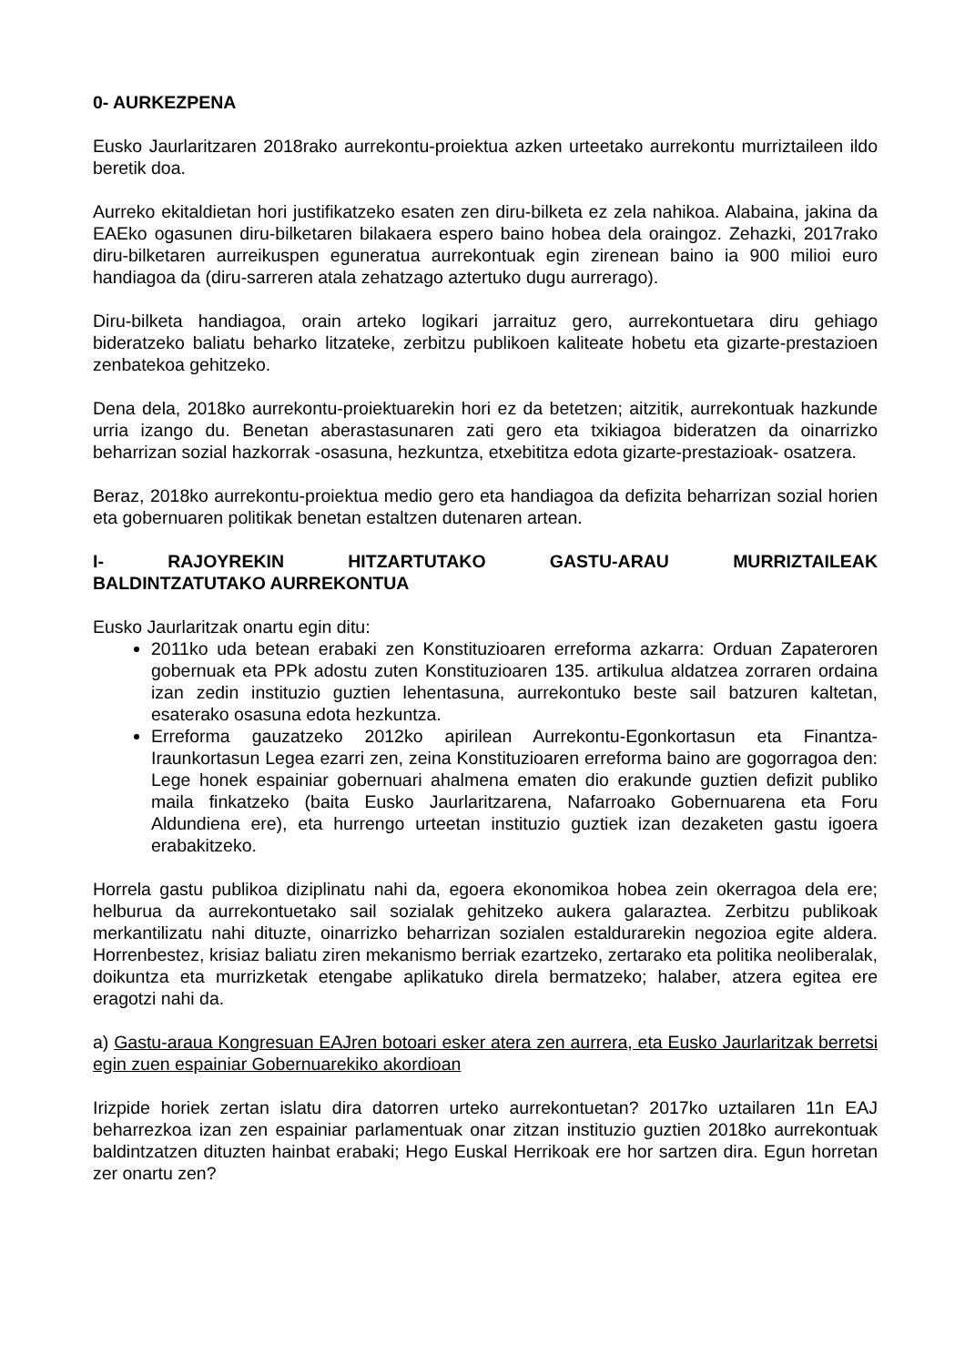0- AURKEZPENA
Eusko Jaurlaritzaren 2018rako aurrekontu-proiektua azken urteetako aurrekontu murriztaileen ildo beretik doa.
Aurreko ekitaldietan hori justifikatzeko esaten zen diru-bilketa ez zela nahikoa. Alabaina, jakina da EAEko ogasunen diru-bilketaren bilakaera espero baino hobea dela oraingoz. Zehazki, 2017rako diru-bilketaren aurreikuspen eguneratua aurrekontuak egin zirenean baino ia 900 milioi euro handiagoa da (diru-sarreren atala zehatzago aztertuko dugu aurrerago).
Diru-bilketa handiagoa, orain arteko logikari jarraituz gero, aurrekontuetara diru gehiago bideratzeko baliatu beharko litzateke, zerbitzu publikoen kaliteate hobetu eta gizarte-prestazioen zenbatekoa gehitzeko.
Dena dela, 2018ko aurrekontu-proiektuarekin hori ez da betetzen; aitzitik, aurrekontuak hazkunde urria izango du. Benetan aberastasunaren zati gero eta txikiagoa bideratzen da oinarrizko beharrizan sozial hazkorrak -osasuna, hezkuntza, etxebititza edota gizarte-prestazioak- osatzera.
Beraz, 2018ko aurrekontu-proiektua medio gero eta handiagoa da defizita beharrizan sozial horien eta gobernuaren politikak benetan estaltzen dutenaren artean.
I- RAJOYREKIN HITZARTUTAKO GASTU-ARAU MURRIZTAILEAK BALDINTZATUTAKO AURREKONTUA
Eusko Jaurlaritzak onartu egin ditu:
2011ko uda betean erabaki zen Konstituzioaren erreforma azkarra: Orduan Zapateroren gobernuak eta PPk adostu zuten Konstituzioaren 135. artikulua aldatzea zorraren ordaina izan zedin instituzio guztien lehentasuna, aurrekontuko beste sail batzuren kaltetan, esaterako osasuna edota hezkuntza.
Erreforma gauzatzeko 2012ko apirilean Aurrekontu-Egonkortasun eta Finantza-Iraunkortasun Legea ezarri zen, zeina Konstituzioaren erreforma baino are gogorragoa den: Lege honek espainiar gobernuari ahalmena ematen dio erakunde guztien defizit publiko maila finkatzeko (baita Eusko Jaurlaritzarena, Nafarroako Gobernuarena eta Foru Aldundiena ere), eta hurrengo urteetan instituzio guztiek izan dezaketen gastu igoera erabakitzeko.
Horrela gastu publikoa diziplinatu nahi da, egoera ekonomikoa hobea zein okerragoa dela ere; helburua da aurrekontuetako sail sozialak gehitzeko aukera galaraztea. Zerbitzu publikoak merkantilizatu nahi dituzte, oinarrizko beharrizan sozialen estaldurarekin negozioa egite aldera. Horrenbestez, krisiaz baliatu ziren mekanismo berriak ezartzeko, zertarako eta politika neoliberalak, doikuntza eta murrizketak etengabe aplikatuko direla bermatzeko; halaber, atzera egitea ere eragotzi nahi da.
a) Gastu-araua Kongresuan EAJren botoari esker atera zen aurrera, eta Eusko Jaurlaritzak berretsi egin zuen espainiar Gobernuarekiko akordioan
Irizpide horiek zertan islatu dira datorren urteko aurrekontuetan? 2017ko uztailaren 11n EAJ beharrezkoa izan zen espainiar parlamentuak onar zitzan instituzio guztien 2018ko aurrekontuak baldintzatzen dituzten hainbat erabaki; Hego Euskal Herrikoak ere hor sartzen dira. Egun horretan zer onartu zen?